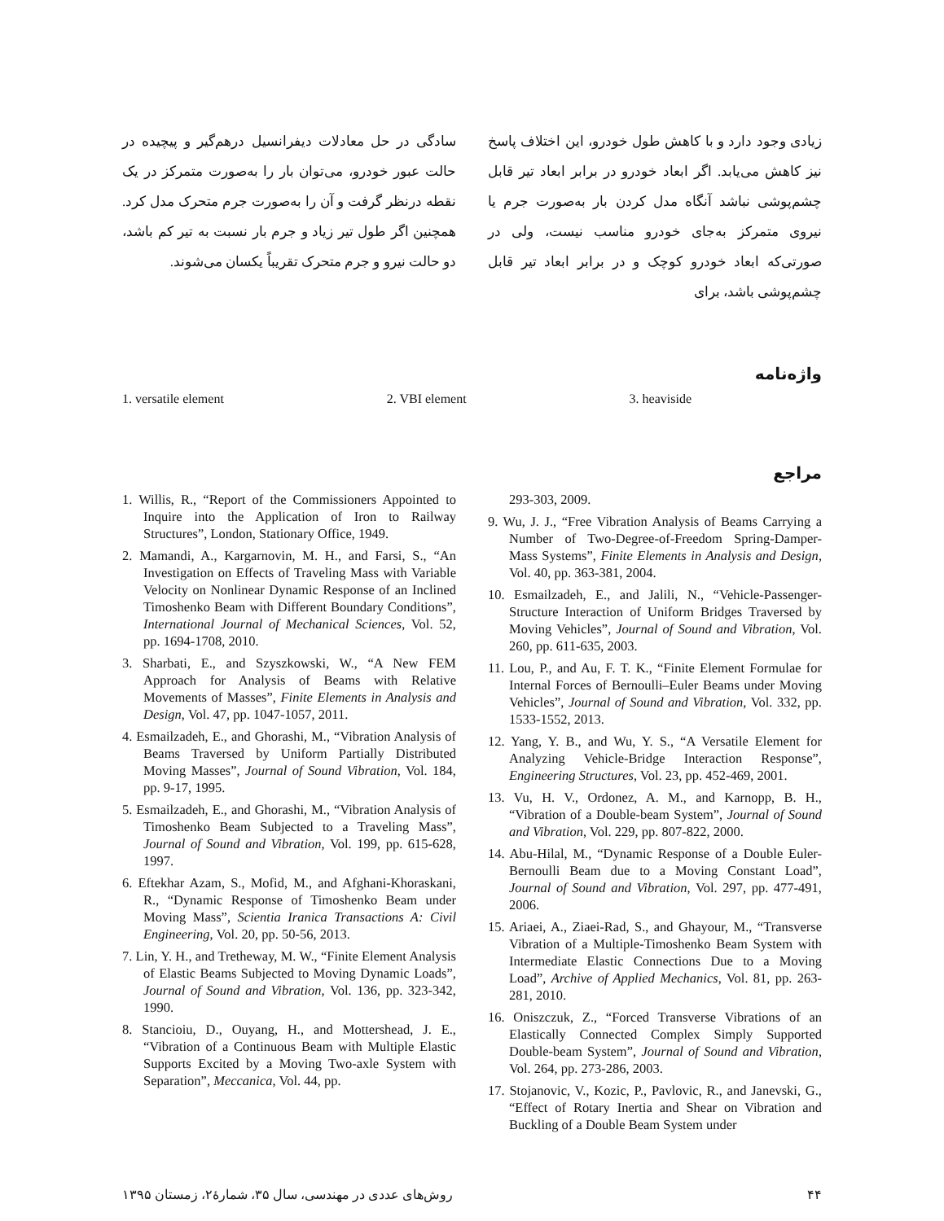زیادی وجود دارد و با کاهش طول خودرو، این اختلاف پاسخ نیز کاهش می‌یابد. اگر ابعاد خودرو در برابر ابعاد تیر قابل چشم‌پوشی نباشد آنگاه مدل کردن بار به‌صورت جرم یا نیروی متمرکز به‌جای خودرو مناسب نیست، ولی در صورتی‌که ابعاد خودرو کوچک و در برابر ابعاد تیر قابل چشم‌پوشی باشد، برای
سادگی در حل معادلات دیفرانسیل درهم‌گیر و پیچیده در حالت عبور خودرو، می‌توان بار را به‌صورت متمرکز در یک نقطه درنظر گرفت و آن را به‌صورت جرم متحرک مدل کرد. همچنین اگر طول تیر زیاد و جرم بار نسبت به تیر کم باشد، دو حالت نیرو و جرم متحرک تقریباً یکسان می‌شوند.
واژه‌نامه
1. versatile element 2. VBI element 3. heaviside
مراجع
293-303, 2009.
9. Wu, J. J., “Free Vibration Analysis of Beams Carrying a Number of Two-Degree-of-Freedom Spring-Damper-Mass Systems”, Finite Elements in Analysis and Design, Vol. 40, pp. 363-381, 2004.
10. Esmailzadeh, E., and Jalili, N., “Vehicle-Passenger-Structure Interaction of Uniform Bridges Traversed by Moving Vehicles”, Journal of Sound and Vibration, Vol. 260, pp. 611-635, 2003.
11. Lou, P., and Au, F. T. K., “Finite Element Formulae for Internal Forces of Bernoulli–Euler Beams under Moving Vehicles”, Journal of Sound and Vibration, Vol. 332, pp. 1533-1552, 2013.
12. Yang, Y. B., and Wu, Y. S., “A Versatile Element for Analyzing Vehicle-Bridge Interaction Response”, Engineering Structures, Vol. 23, pp. 452-469, 2001.
13. Vu, H. V., Ordonez, A. M., and Karnopp, B. H., “Vibration of a Double-beam System”, Journal of Sound and Vibration, Vol. 229, pp. 807-822, 2000.
14. Abu-Hilal, M., “Dynamic Response of a Double Euler-Bernoulli Beam due to a Moving Constant Load”, Journal of Sound and Vibration, Vol. 297, pp. 477-491, 2006.
15. Ariaei, A., Ziaei-Rad, S., and Ghayour, M., “Transverse Vibration of a Multiple-Timoshenko Beam System with Intermediate Elastic Connections Due to a Moving Load”, Archive of Applied Mechanics, Vol. 81, pp. 263-281, 2010.
16. Oniszczuk, Z., “Forced Transverse Vibrations of an Elastically Connected Complex Simply Supported Double-beam System”, Journal of Sound and Vibration, Vol. 264, pp. 273-286, 2003.
17. Stojanovic, V., Kozic, P., Pavlovic, R., and Janevski, G., “Effect of Rotary Inertia and Shear on Vibration and Buckling of a Double Beam System under
1. Willis, R., “Report of the Commissioners Appointed to Inquire into the Application of Iron to Railway Structures”, London, Stationary Office, 1949.
2. Mamandi, A., Kargarnovin, M. H., and Farsi, S., “An Investigation on Effects of Traveling Mass with Variable Velocity on Nonlinear Dynamic Response of an Inclined Timoshenko Beam with Different Boundary Conditions”, International Journal of Mechanical Sciences, Vol. 52, pp. 1694-1708, 2010.
3. Sharbati, E., and Szyszkowski, W., “A New FEM Approach for Analysis of Beams with Relative Movements of Masses”, Finite Elements in Analysis and Design, Vol. 47, pp. 1047-1057, 2011.
4. Esmailzadeh, E., and Ghorashi, M., “Vibration Analysis of Beams Traversed by Uniform Partially Distributed Moving Masses”, Journal of Sound Vibration, Vol. 184, pp. 9-17, 1995.
5. Esmailzadeh, E., and Ghorashi, M., “Vibration Analysis of Timoshenko Beam Subjected to a Traveling Mass”, Journal of Sound and Vibration, Vol. 199, pp. 615-628, 1997.
6. Eftekhar Azam, S., Mofid, M., and Afghani-Khoraskani, R., “Dynamic Response of Timoshenko Beam under Moving Mass”, Scientia Iranica Transactions A: Civil Engineering, Vol. 20, pp. 50-56, 2013.
7. Lin, Y. H., and Tretheway, M. W., “Finite Element Analysis of Elastic Beams Subjected to Moving Dynamic Loads”, Journal of Sound and Vibration, Vol. 136, pp. 323-342, 1990.
8. Stancioiu, D., Ouyang, H., and Mottershead, J. E., “Vibration of a Continuous Beam with Multiple Elastic Supports Excited by a Moving Two-axle System with Separation”, Meccanica, Vol. 44, pp.
۴۴ روش‌های عددی در مهندسی، سال ۳۵، شمارهٔ۲، زمستان ۱۳۹۵